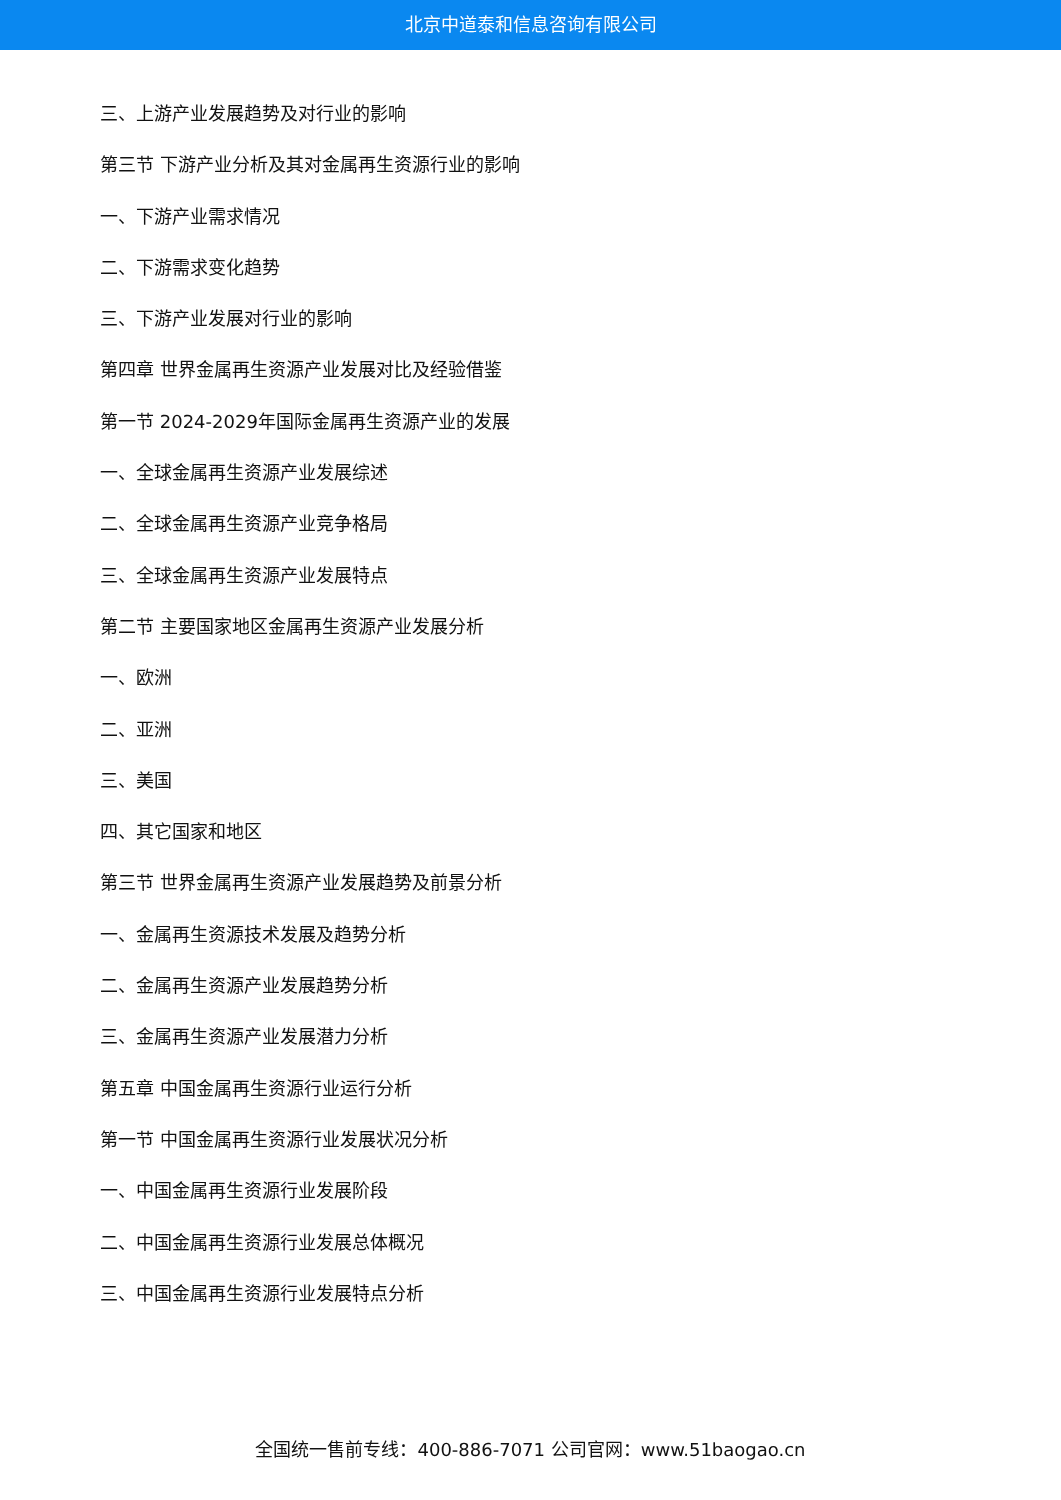北京中道泰和信息咨询有限公司
三、上游产业发展趋势及对行业的影响
第三节 下游产业分析及其对金属再生资源行业的影响
一、下游产业需求情况
二、下游需求变化趋势
三、下游产业发展对行业的影响
第四章 世界金属再生资源产业发展对比及经验借鉴
第一节 2024-2029年国际金属再生资源产业的发展
一、全球金属再生资源产业发展综述
二、全球金属再生资源产业竞争格局
三、全球金属再生资源产业发展特点
第二节 主要国家地区金属再生资源产业发展分析
一、欧洲
二、亚洲
三、美国
四、其它国家和地区
第三节 世界金属再生资源产业发展趋势及前景分析
一、金属再生资源技术发展及趋势分析
二、金属再生资源产业发展趋势分析
三、金属再生资源产业发展潜力分析
第五章 中国金属再生资源行业运行分析
第一节 中国金属再生资源行业发展状况分析
一、中国金属再生资源行业发展阶段
二、中国金属再生资源行业发展总体概况
三、中国金属再生资源行业发展特点分析
全国统一售前专线：400-886-7071 公司官网：www.51baogao.cn